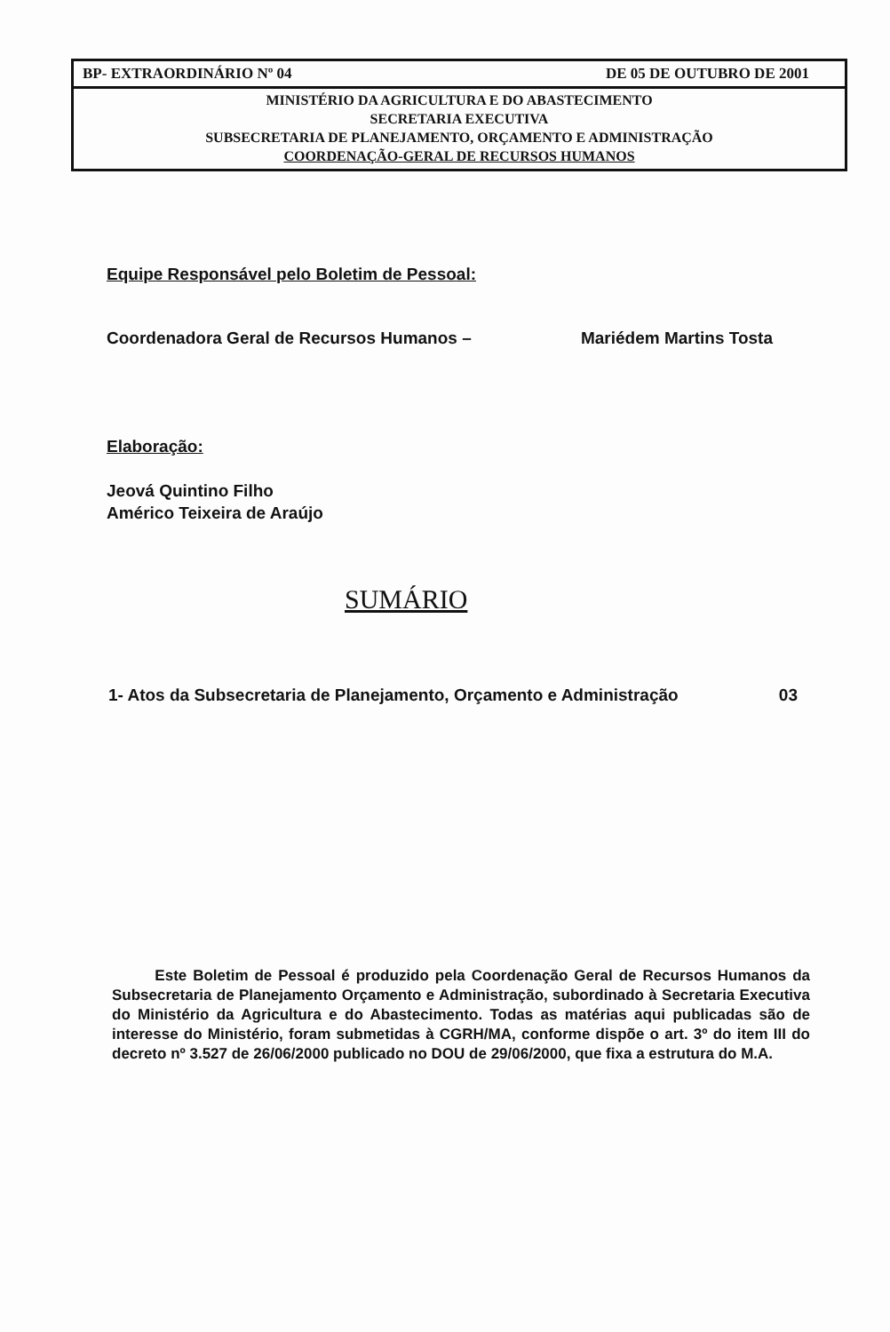BP- EXTRAORDINÁRIO Nº 04 DE 05 DE OUTUBRO DE 2001
MINISTÉRIO DA AGRICULTURA E DO ABASTECIMENTO
SECRETARIA EXECUTIVA
SUBSECRETARIA DE PLANEJAMENTO, ORÇAMENTO E ADMINISTRAÇÃO
COORDENAÇÃO-GERAL DE RECURSOS HUMANOS
Equipe Responsável pelo Boletim de Pessoal:
Coordenadora Geral de Recursos Humanos – Mariédem Martins Tosta
Elaboração:
Jeová Quintino Filho
Américo Teixeira de Araújo
SUMÁRIO
1- Atos da Subsecretaria de Planejamento, Orçamento e Administração 03
Este Boletim de Pessoal é produzido pela Coordenação Geral de Recursos Humanos da Subsecretaria de Planejamento Orçamento e Administração, subordinado à Secretaria Executiva do Ministério da Agricultura e do Abastecimento. Todas as matérias aqui publicadas são de interesse do Ministério, foram submetidas à CGRH/MA, conforme dispõe o art. 3º do item III do decreto nº 3.527 de 26/06/2000 publicado no DOU de 29/06/2000, que fixa a estrutura do M.A.